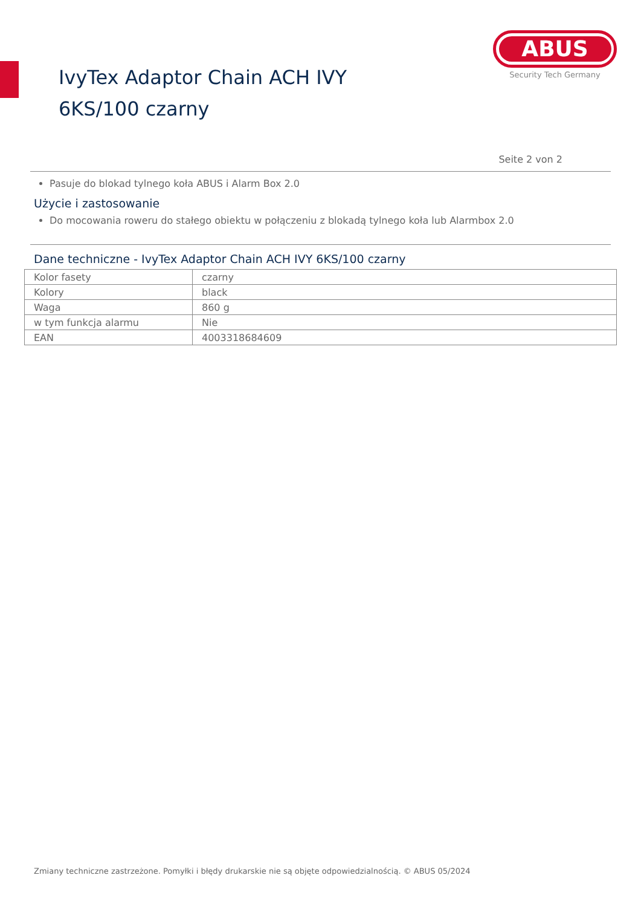IvyTex Adaptor Chain ACH IVY 6KS/100 czarny
ABUS
Security Tech Germany
Seite 2 von 2
Pasuje do blokad tylnego koła ABUS i Alarm Box 2.0
Użycie i zastosowanie
Do mocowania roweru do stałego obiektu w połączeniu z blokadą tylnego koła lub Alarmbox 2.0
Dane techniczne - IvyTex Adaptor Chain ACH IVY 6KS/100 czarny
| Kolor fasety | czarny |
| Kolory | black |
| Waga | 860 g |
| w tym funkcja alarmu | Nie |
| EAN | 4003318684609 |
Zmiany techniczne zastrzeżone. Pomyłki i błędy drukarskie nie są objęte odpowiedzialnością. © ABUS 05/2024